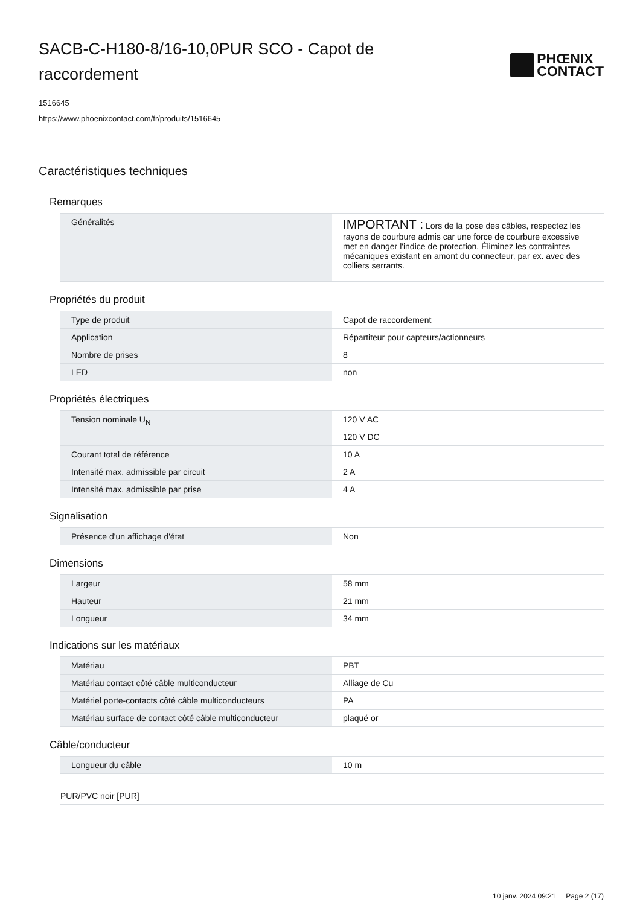SACB-C-H180-8/16-10,0PUR SCO - Capot de raccordement
PHŒNIX
CONTACT
1516645
https://www.phoenixcontact.com/fr/produits/1516645
Caractéristiques techniques
Remarques
| Généralités | IMPORTANT : Lors de la pose des câbles, respectez les rayons de courbure admis car une force de courbure excessive met en danger l'indice de protection. Éliminez les contraintes mécaniques existant en amont du connecteur, par ex. avec des colliers serrants. |
Propriétés du produit
| Type de produit | Capot de raccordement |
| Application | Répartiteur pour capteurs/actionneurs |
| Nombre de prises | 8 |
| LED | non |
Propriétés électriques
| Tension nominale U<sub>N</sub> | 120 V AC |
| | 120 V DC |
| Courant total de référence | 10 A |
| Intensité max. admissible par circuit | 2 A |
| Intensité max. admissible par prise | 4 A |
Signalisation
| Présence d'un affichage d'état | Non |
Dimensions
| Largeur | 58 mm |
| Hauteur | 21 mm |
| Longueur | 34 mm |
Indications sur les matériaux
| Matériau | PBT |
| Matériau contact côté câble multiconducteur | Alliage de Cu |
| Matériel porte-contacts côté câble multiconducteurs | PA |
| Matériau surface de contact côté câble multiconducteur | plaqué or |
Câble/conducteur
| Longueur du câble | 10 m |
PUR/PVC noir [PUR]
10 janv. 2024 09:21 Page 2 (17)